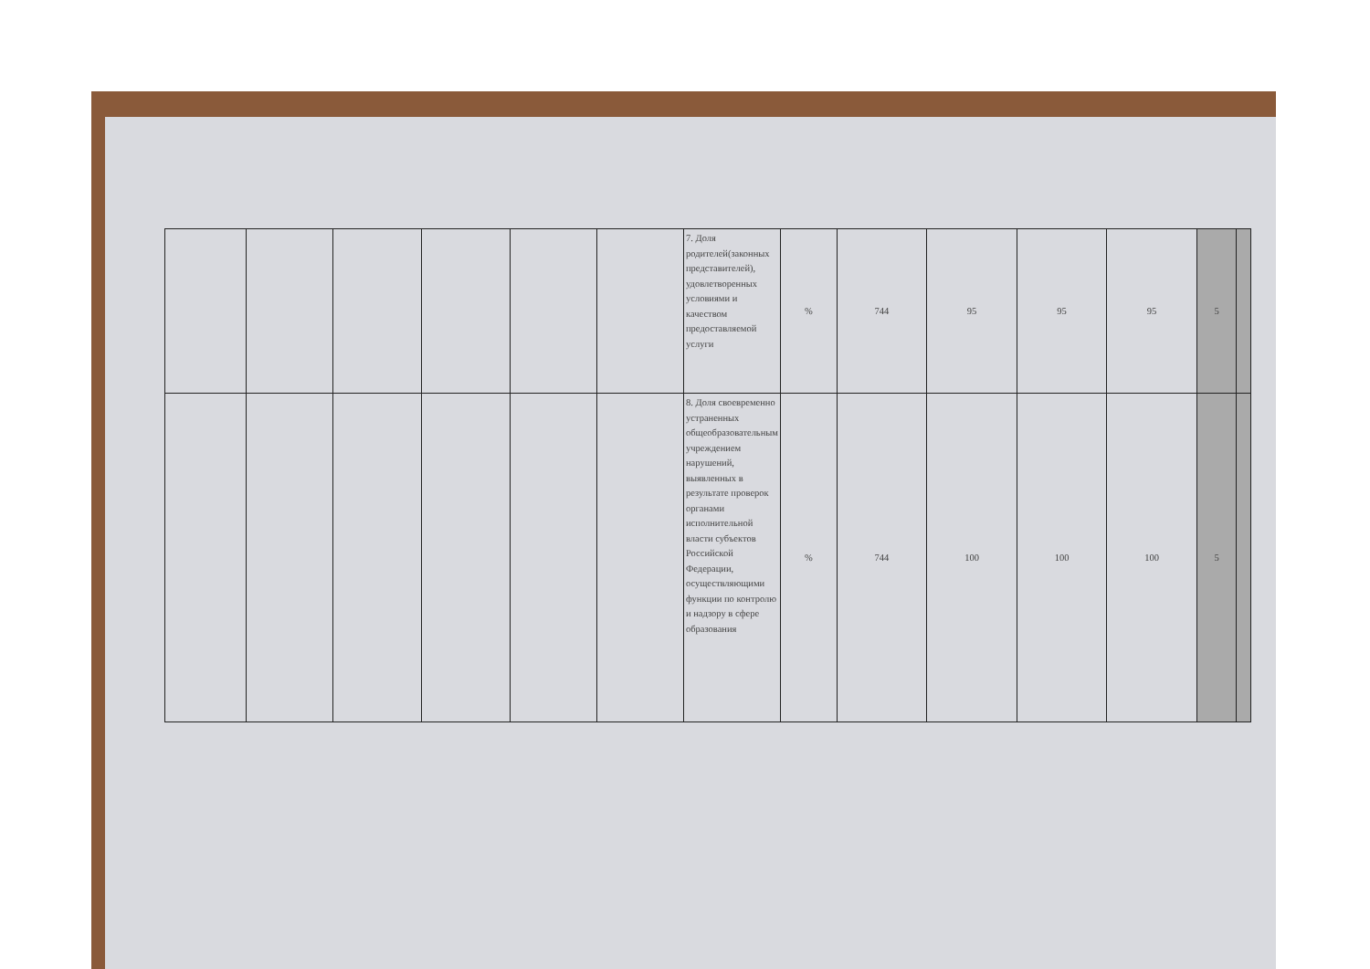| | | | | | | 7. Доля родителей(законных представителей), удовлетворенных условиями и качеством предоставляемой услуги | % | 744 | 95 | 95 | 95 | 5 | |
| | | | | | | 8. Доля своевременно устраненных общеобразовательным учреждением нарушений, выявленных в результате проверок органами исполнительной власти субъектов Российской Федерации, осуществляющими функции по контролю и надзору в сфере образования | % | 744 | 100 | 100 | 100 | 5 | |